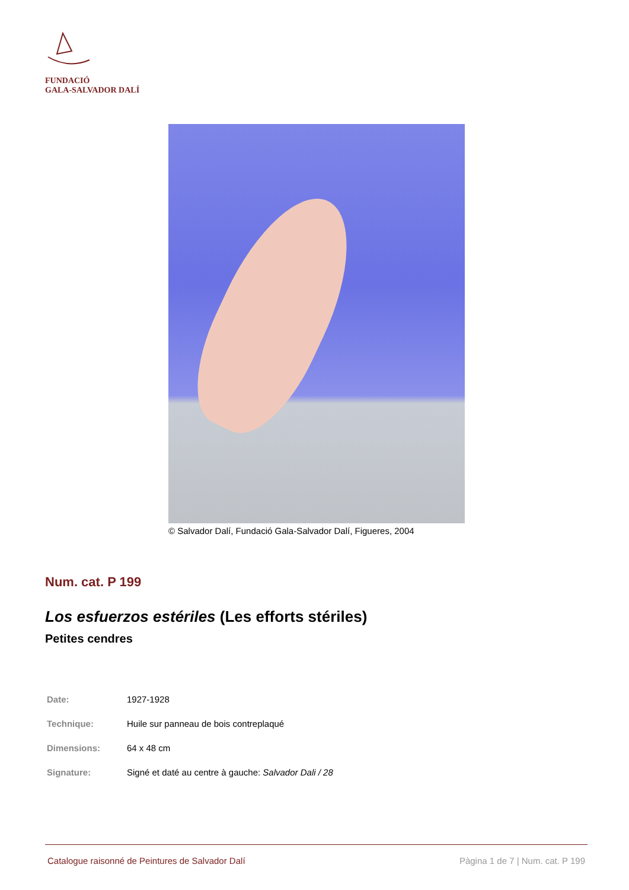FUNDACIÓ
GALA-SALVADOR DALÍ
© Salvador Dalí, Fundació Gala-Salvador Dalí, Figueres, 2004
Num. cat. P 199
Los esfuerzos estériles (Les efforts stériles)
Petites cendres
| Date: | 1927-1928 |
| Technique: | Huile sur panneau de bois contreplaqué |
| Dimensions: | 64 x 48 cm |
| Signature: | Signé et daté au centre à gauche: Salvador Dali / 28 |
Catalogue raisonné de Peintures de Salvador Dalí Pàgina 1 de 7 | Num. cat. P 199